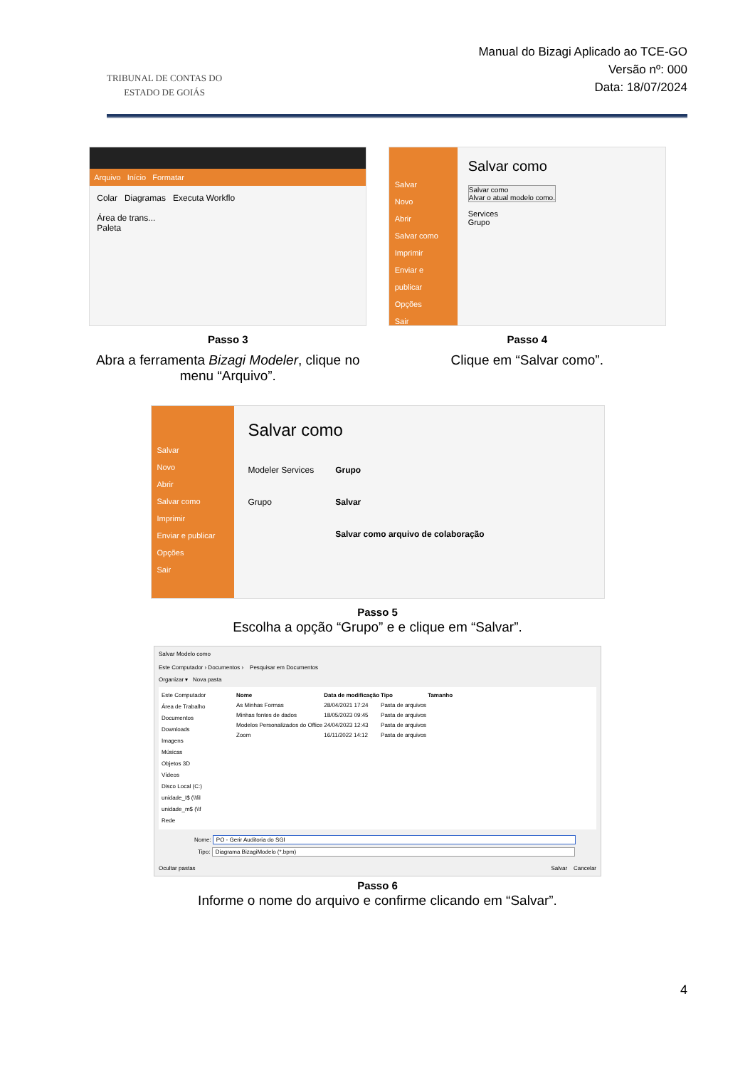TRIBUNAL DE CONTAS DO
ESTADO DE GOIÁS
Manual do Bizagi Aplicado ao TCE-GO
Versão nº: 000
Data: 18/07/2024
Arquivo Início Formatar
Colar Diagramas Executa Workflo
Área de trans...
Paleta
Passo 3
Abra a ferramenta Bizagi Modeler, clique no menu “Arquivo”.
Salvar
Novo
Abrir
Salvar como
Imprimir
Enviar e publicar
Opções
Sair
Salvar como
Salvar como
Alvar o atual modelo como.
Services
Grupo
Passo 4
Clique em “Salvar como”.
Salvar
Novo
Abrir
Salvar como
Imprimir
Enviar e publicar
Opções
Sair
Salvar como
Modeler Services
Grupo
Grupo
Salvar
Salvar como arquivo de colaboração
Passo 5
Escolha a opção “Grupo” e e clique em “Salvar”.
Salvar Modelo como
Este Computador › Documentos › Pesquisar em Documentos
Organizar ▾ Nova pasta
Este Computador
Área de Trabalho
Documentos
Downloads
Imagens
Músicas
Objetos 3D
Vídeos
Disco Local (C:)
unidade_I$ (\\fil
unidade_m$ (\\f
Rede
| Nome | Data de modificação | Tipo | Tamanho |
| --- | --- | --- | --- |
| As Minhas Formas | 28/04/2021 17:24 | Pasta de arquivos | |
| Minhas fontes de dados | 18/05/2023 09:45 | Pasta de arquivos | |
| Modelos Personalizados do Office | 24/04/2023 12:43 | Pasta de arquivos | |
| Zoom | 16/11/2022 14:12 | Pasta de arquivos | |
Nome: PO - Gerir Auditoria do SGI
Tipo: Diagrama BizagiModelo (*.bpm)
Ocultar pastas Salvar Cancelar
Passo 6
Informe o nome do arquivo e confirme clicando em “Salvar”.
4